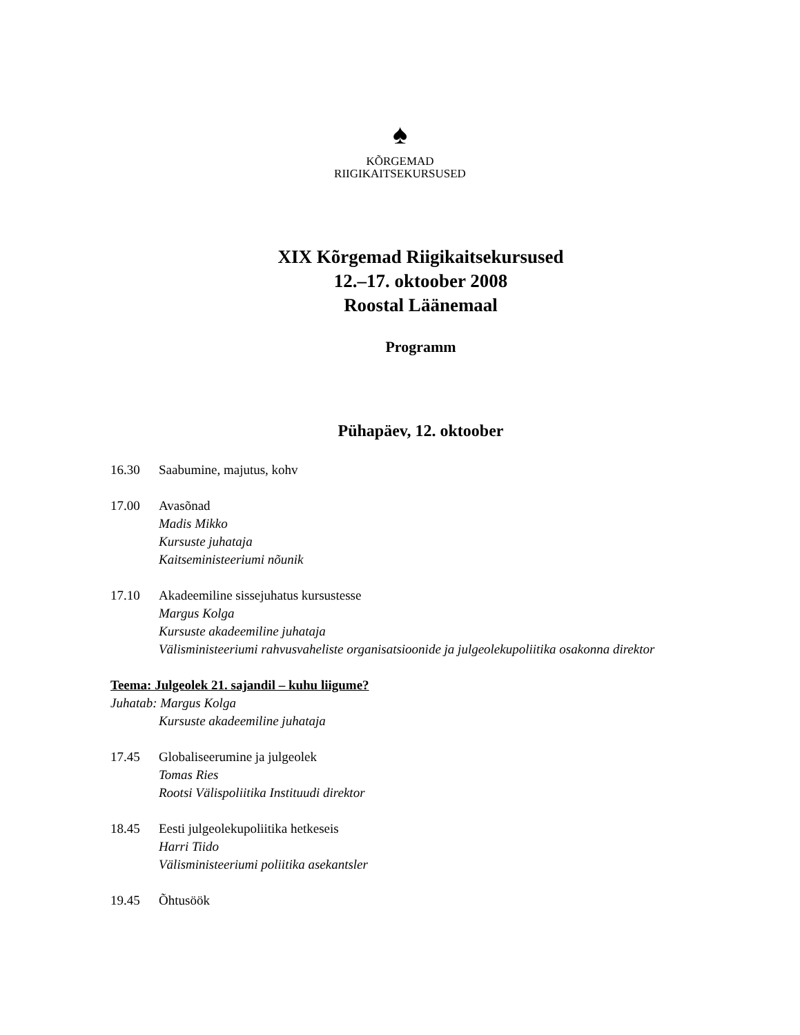♠
KÕRGEMAD
RIIGIKAITSEKURSUSED
XIX Kõrgemad Riigikaitsekursused
12.–17. oktoober 2008
Roostal Läänemaal
Programm
Pühapäev, 12. oktoober
16.30 Saabumine, majutus, kohv
17.00 Avasõnad
Madis Mikko
Kursuste juhataja
Kaitseministeeriumi nõunik
17.10 Akadeemiline sissejuhatus kursustesse
Margus Kolga
Kursuste akadeemiline juhataja
Välisministeeriumi rahvusvaheliste organisatsioonide ja julgeolekupoliitika osakonna direktor
Teema: Julgeolek 21. sajandil – kuhu liigume?
Juhatab: Margus Kolga
Kursuste akadeemiline juhataja
17.45 Globaliseerumine ja julgeolek
Tomas Ries
Rootsi Välispoliitika Instituudi direktor
18.45 Eesti julgeolekupoliitika hetkeseis
Harri Tiido
Välisministeeriumi poliitika asekantsler
19.45 Õhtusöök